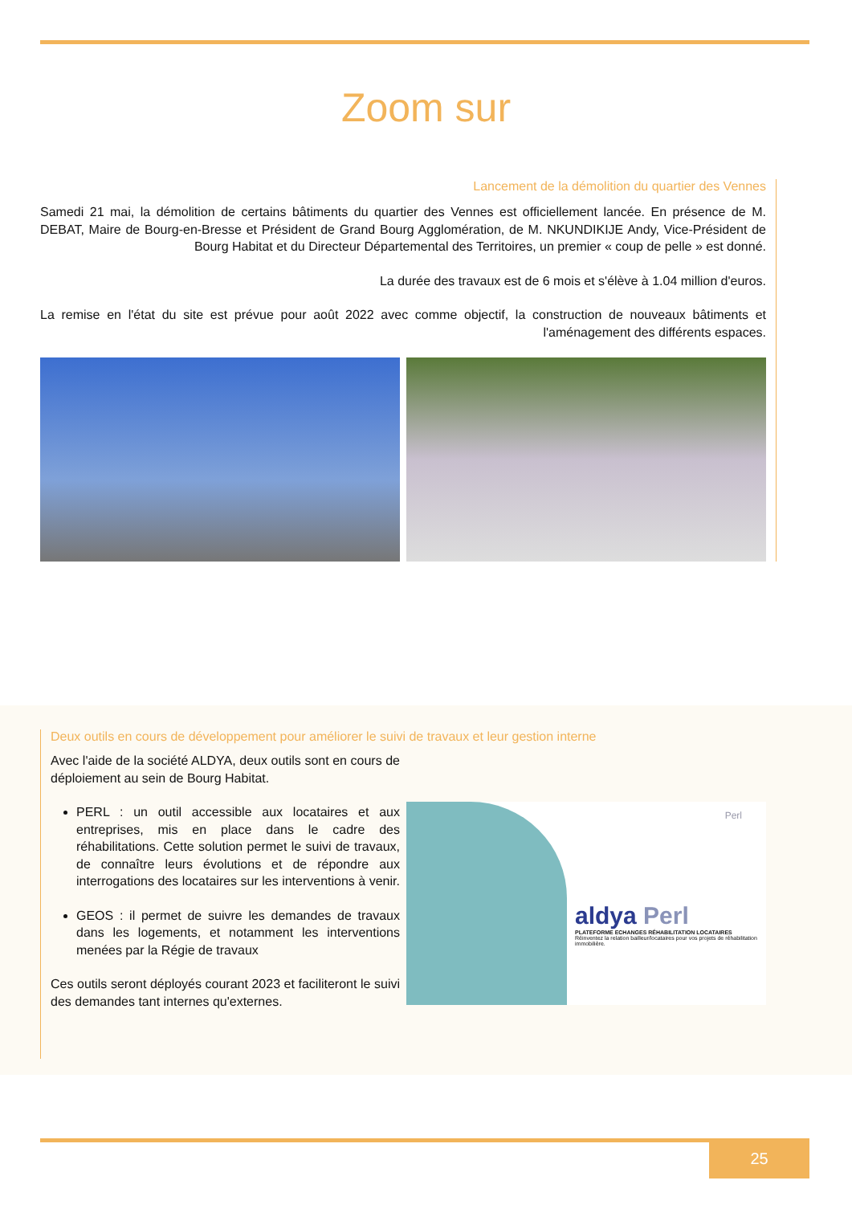Zoom sur
Lancement de la démolition du quartier des Vennes
Samedi 21 mai, la démolition de certains bâtiments du quartier des Vennes est officiellement lancée. En présence de M. DEBAT, Maire de Bourg-en-Bresse et Président de Grand Bourg Agglomération, de M. NKUNDIKIJE Andy, Vice-Président de Bourg Habitat et du Directeur Départemental des Territoires, un premier « coup de pelle » est donné.
La durée des travaux est de 6 mois et s'élève à 1.04 million d'euros.
La remise en l'état du site est prévue pour août 2022 avec comme objectif, la construction de nouveaux bâtiments et l'aménagement des différents espaces.
Deux outils en cours de développement pour améliorer le suivi de travaux et leur gestion interne
Avec l'aide de la société ALDYA, deux outils sont en cours de déploiement au sein de Bourg Habitat.
PERL : un outil accessible aux locataires et aux entreprises, mis en place dans le cadre des réhabilitations. Cette solution permet le suivi de travaux, de connaître leurs évolutions et de répondre aux interrogations des locataires sur les interventions à venir.
GEOS : il permet de suivre les demandes de travaux dans les logements, et notamment les interventions menées par la Régie de travaux
Ces outils seront déployés courant 2023 et faciliteront le suivi des demandes tant internes qu'externes.
Perl
aldya Perl
PLATEFORME ECHANGES RÉHABILITATION LOCATAIRES
Réinventez la relation bailleur/locataires pour vos projets de réhabilitation immobilière.
25